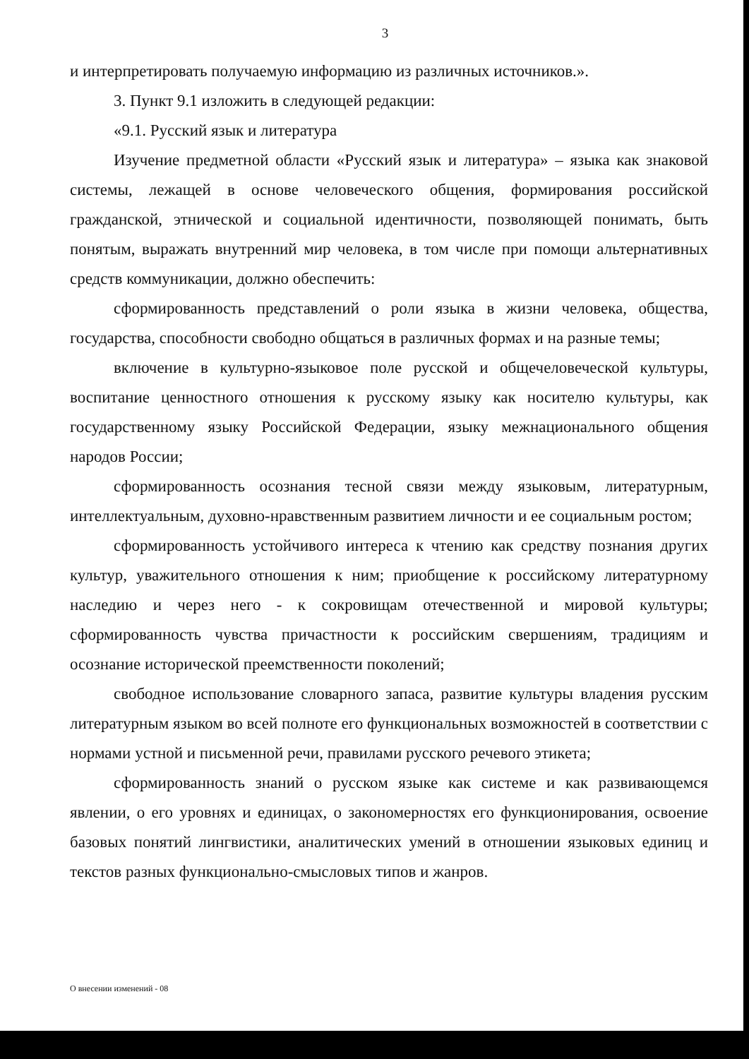3
и интерпретировать получаемую информацию из различных источников.».
3. Пункт 9.1 изложить в следующей редакции:
«9.1. Русский язык и литература
Изучение предметной области «Русский язык и литература» – языка как знаковой системы, лежащей в основе человеческого общения, формирования российской гражданской, этнической и социальной идентичности, позволяющей понимать, быть понятым, выражать внутренний мир человека, в том числе при помощи альтернативных средств коммуникации, должно обеспечить:
сформированность представлений о роли языка в жизни человека, общества, государства, способности свободно общаться в различных формах и на разные темы;
включение в культурно-языковое поле русской и общечеловеческой культуры, воспитание ценностного отношения к русскому языку как носителю культуры, как государственному языку Российской Федерации, языку межнационального общения народов России;
сформированность осознания тесной связи между языковым, литературным, интеллектуальным, духовно-нравственным развитием личности и ее социальным ростом;
сформированность устойчивого интереса к чтению как средству познания других культур, уважительного отношения к ним; приобщение к российскому литературному наследию и через него - к сокровищам отечественной и мировой культуры; сформированность чувства причастности к российским свершениям, традициям и осознание исторической преемственности поколений;
свободное использование словарного запаса, развитие культуры владения русским литературным языком во всей полноте его функциональных возможностей в соответствии с нормами устной и письменной речи, правилами русского речевого этикета;
сформированность знаний о русском языке как системе и как развивающемся явлении, о его уровнях и единицах, о закономерностях его функционирования, освоение базовых понятий лингвистики, аналитических умений в отношении языковых единиц и текстов разных функционально-смысловых типов и жанров.
О внесении изменений - 08